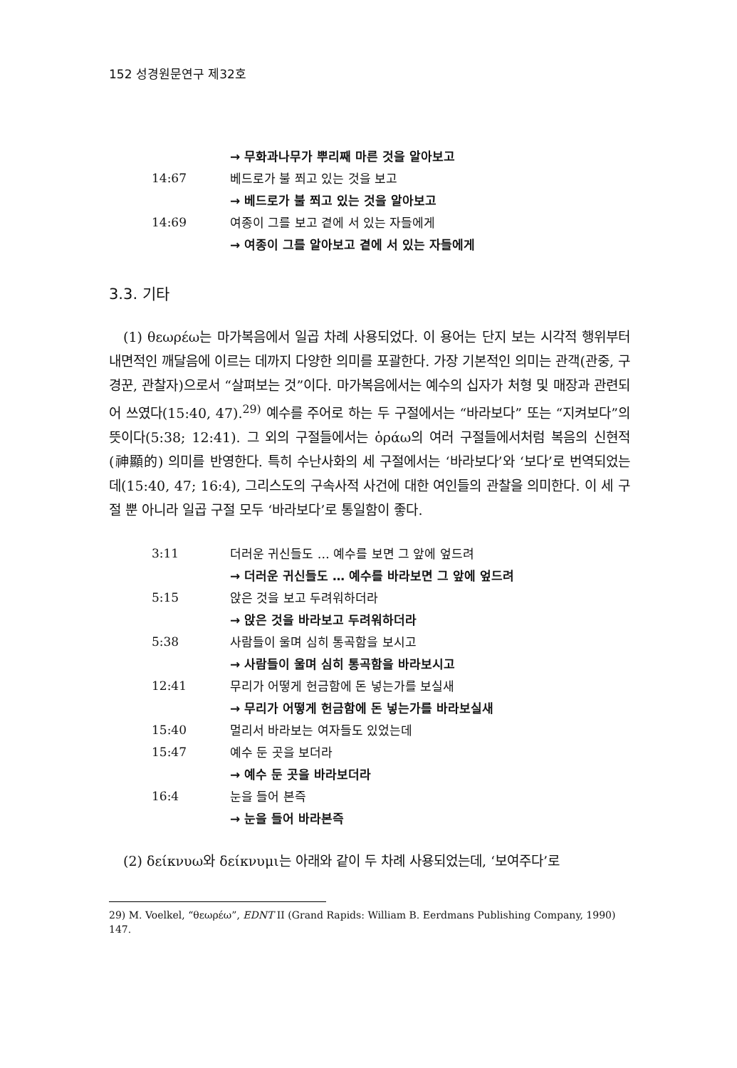152 성경원문연구 제32호
| | → 무화과나무가 뿌리째 마른 것을 알아보고 |
| 14:67 | 베드로가 불 쬐고 있는 것을 보고 |
| | → 베드로가 불 쬐고 있는 것을 알아보고 |
| 14:69 | 여종이 그를 보고 곁에 서 있는 자들에게 |
| | → 여종이 그를 알아보고 곁에 서 있는 자들에게 |
3.3. 기타
(1) θεωρέω는 마가복음에서 일곱 차례 사용되었다. 이 용어는 단지 보는 시각적 행위부터 내면적인 깨달음에 이르는 데까지 다양한 의미를 포괄한다. 가장 기본적인 의미는 관객(관중, 구경꾼, 관찰자)으로서 “살펴보는 것”이다. 마가복음에서는 예수의 십자가 처형 및 매장과 관련되어 쓰였다(15:40, 47).<sup>29)</sup> 예수를 주어로 하는 두 구절에서는 “바라보다” 또는 “지켜보다”의 뜻이다(5:38; 12:41). 그 외의 구절들에서는 ὁράω의 여러 구절들에서처럼 복음의 신현적(神顯的) 의미를 반영한다. 특히 수난사화의 세 구절에서는 ‘바라보다’와 ‘보다’로 번역되었는데(15:40, 47; 16:4), 그리스도의 구속사적 사건에 대한 여인들의 관찰을 의미한다. 이 세 구절 뿐 아니라 일곱 구절 모두 ‘바라보다’로 통일함이 좋다.
| 3:11 | 더러운 귀신들도 … 예수를 보면 그 앞에 엎드려 |
| | → 더러운 귀신들도 … 예수를 바라보면 그 앞에 엎드려 |
| 5:15 | 앉은 것을 보고 두려워하더라 |
| | → 앉은 것을 바라보고 두려워하더라 |
| 5:38 | 사람들이 울며 심히 통곡함을 보시고 |
| | → 사람들이 울며 심히 통곡함을 바라보시고 |
| 12:41 | 무리가 어떻게 헌금함에 돈 넣는가를 보실새 |
| | → 무리가 어떻게 헌금함에 돈 넣는가를 바라보실새 |
| 15:40 | 멀리서 바라보는 여자들도 있었는데 |
| 15:47 | 예수 둔 곳을 보더라 |
| | → 예수 둔 곳을 바라보더라 |
| 16:4 | 눈을 들어 본즉 |
| | → 눈을 들어 바라본즉 |
(2) δείκνυω와 δείκνυμι는 아래와 같이 두 차례 사용되었는데, ‘보여주다’로
29) M. Voelkel, “θεωρέω”, EDNT II (Grand Rapids: William B. Eerdmans Publishing Company, 1990) 147.